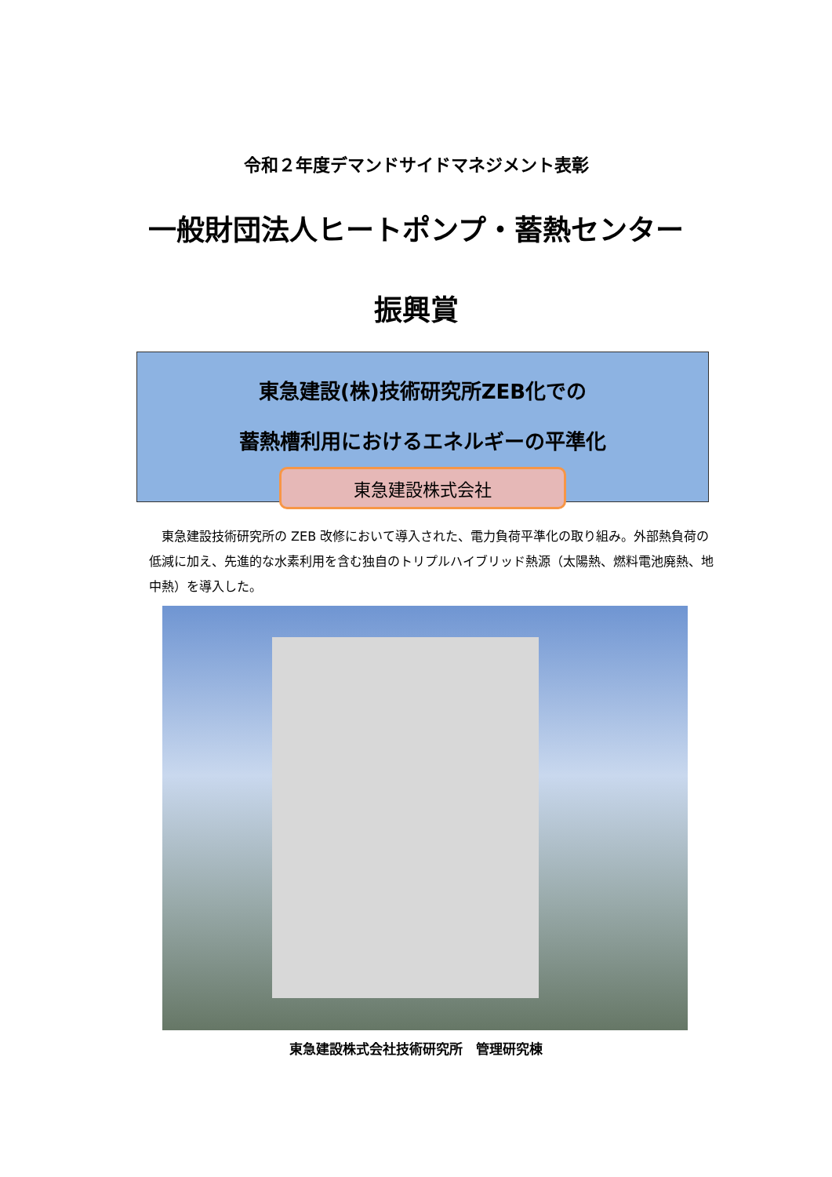令和２年度デマンドサイドマネジメント表彰
一般財団法人ヒートポンプ・蓄熱センター
振興賞
東急建設(株)技術研究所ZEB化での
蓄熱槽利用におけるエネルギーの平準化
東急建設株式会社
　東急建設技術研究所の ZEB 改修において導入された、電力負荷平準化の取り組み。外部熱負荷の低減に加え、先進的な水素利用を含む独自のトリプルハイブリッド熱源（太陽熱、燃料電池廃熱、地中熱）を導入した。
東急建設株式会社技術研究所　管理研究棟